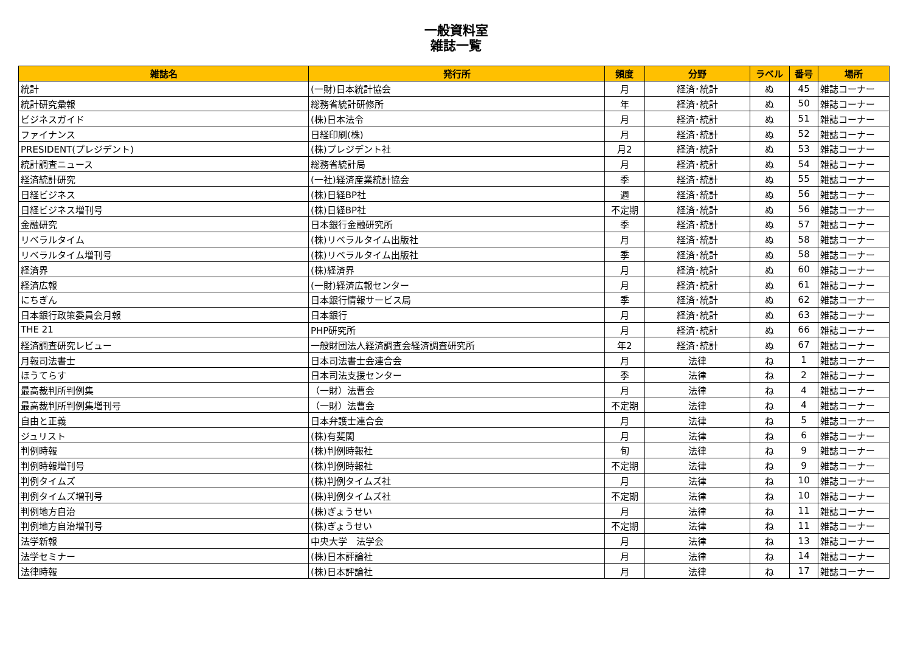一般資料室
雑誌一覧
| 雑誌名 | 発行所 | 頻度 | 分野 | ラベル | 番号 | 場所 |
| --- | --- | --- | --- | --- | --- | --- |
| 統計 | (一財)日本統計協会 | 月 | 経済･統計 | ぬ | 45 | 雑誌コーナー |
| 統計研究彙報 | 総務省統計研修所 | 年 | 経済･統計 | ぬ | 50 | 雑誌コーナー |
| ビジネスガイド | (株)日本法令 | 月 | 経済･統計 | ぬ | 51 | 雑誌コーナー |
| ファイナンス | 日経印刷(株) | 月 | 経済･統計 | ぬ | 52 | 雑誌コーナー |
| PRESIDENT(プレジデント) | (株)プレジデント社 | 月2 | 経済･統計 | ぬ | 53 | 雑誌コーナー |
| 統計調査ニュース | 総務省統計局 | 月 | 経済･統計 | ぬ | 54 | 雑誌コーナー |
| 経済統計研究 | (一社)経済産業統計協会 | 季 | 経済･統計 | ぬ | 55 | 雑誌コーナー |
| 日経ビジネス | (株)日経BP社 | 週 | 経済･統計 | ぬ | 56 | 雑誌コーナー |
| 日経ビジネス増刊号 | (株)日経BP社 | 不定期 | 経済･統計 | ぬ | 56 | 雑誌コーナー |
| 金融研究 | 日本銀行金融研究所 | 季 | 経済･統計 | ぬ | 57 | 雑誌コーナー |
| リベラルタイム | (株)リベラルタイム出版社 | 月 | 経済･統計 | ぬ | 58 | 雑誌コーナー |
| リベラルタイム増刊号 | (株)リベラルタイム出版社 | 季 | 経済･統計 | ぬ | 58 | 雑誌コーナー |
| 経済界 | (株)経済界 | 月 | 経済･統計 | ぬ | 60 | 雑誌コーナー |
| 経済広報 | (一財)経済広報センター | 月 | 経済･統計 | ぬ | 61 | 雑誌コーナー |
| にちぎん | 日本銀行情報サービス局 | 季 | 経済･統計 | ぬ | 62 | 雑誌コーナー |
| 日本銀行政策委員会月報 | 日本銀行 | 月 | 経済･統計 | ぬ | 63 | 雑誌コーナー |
| THE 21 | PHP研究所 | 月 | 経済･統計 | ぬ | 66 | 雑誌コーナー |
| 経済調査研究レビュー | 一般財団法人経済調査会経済調査研究所 | 年2 | 経済･統計 | ぬ | 67 | 雑誌コーナー |
| 月報司法書士 | 日本司法書士会連合会 | 月 | 法律 | ね | 1 | 雑誌コーナー |
| ほうてらす | 日本司法支援センター | 季 | 法律 | ね | 2 | 雑誌コーナー |
| 最高裁判所判例集 | （一財）法曹会 | 月 | 法律 | ね | 4 | 雑誌コーナー |
| 最高裁判所判例集増刊号 | （一財）法曹会 | 不定期 | 法律 | ね | 4 | 雑誌コーナー |
| 自由と正義 | 日本弁護士連合会 | 月 | 法律 | ね | 5 | 雑誌コーナー |
| ジュリスト | (株)有斐閣 | 月 | 法律 | ね | 6 | 雑誌コーナー |
| 判例時報 | (株)判例時報社 | 旬 | 法律 | ね | 9 | 雑誌コーナー |
| 判例時報増刊号 | (株)判例時報社 | 不定期 | 法律 | ね | 9 | 雑誌コーナー |
| 判例タイムズ | (株)判例タイムズ社 | 月 | 法律 | ね | 10 | 雑誌コーナー |
| 判例タイムズ増刊号 | (株)判例タイムズ社 | 不定期 | 法律 | ね | 10 | 雑誌コーナー |
| 判例地方自治 | (株)ぎょうせい | 月 | 法律 | ね | 11 | 雑誌コーナー |
| 判例地方自治増刊号 | (株)ぎょうせい | 不定期 | 法律 | ね | 11 | 雑誌コーナー |
| 法学新報 | 中央大学 法学会 | 月 | 法律 | ね | 13 | 雑誌コーナー |
| 法学セミナー | (株)日本評論社 | 月 | 法律 | ね | 14 | 雑誌コーナー |
| 法律時報 | (株)日本評論社 | 月 | 法律 | ね | 17 | 雑誌コーナー |